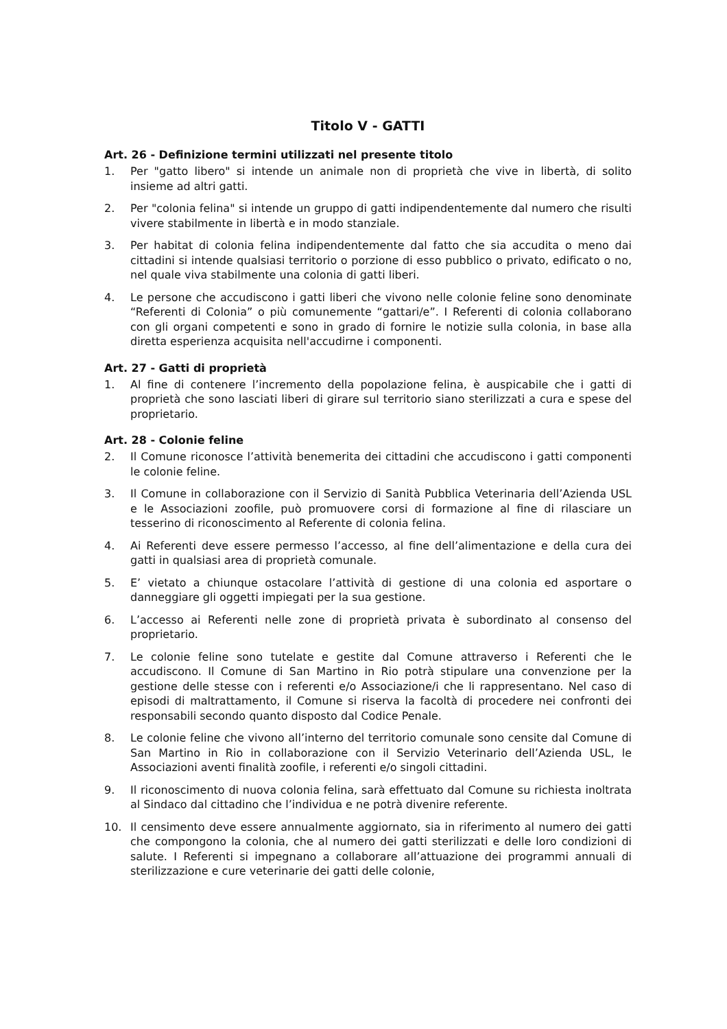Titolo V - GATTI
Art. 26 - Definizione termini utilizzati nel presente titolo
1. Per "gatto libero" si intende un animale non di proprietà che vive in libertà, di solito insieme ad altri gatti.
2. Per "colonia felina" si intende un gruppo di gatti indipendentemente dal numero che risulti vivere stabilmente in libertà e in modo stanziale.
3. Per habitat di colonia felina indipendentemente dal fatto che sia accudita o meno dai cittadini si intende qualsiasi territorio o porzione di esso pubblico o privato, edificato o no, nel quale viva stabilmente una colonia di gatti liberi.
4. Le persone che accudiscono i gatti liberi che vivono nelle colonie feline sono denominate “Referenti di Colonia” o più comunemente “gattari/e”. I Referenti di colonia collaborano con gli organi competenti e sono in grado di fornire le notizie sulla colonia, in base alla diretta esperienza acquisita nell'accudirne i componenti.
Art. 27 - Gatti di proprietà
1. Al fine di contenere l’incremento della popolazione felina, è auspicabile che i gatti di proprietà che sono lasciati liberi di girare sul territorio siano sterilizzati a cura e spese del proprietario.
Art. 28 - Colonie feline
2. Il Comune riconosce l’attività benemerita dei cittadini che accudiscono i gatti componenti le colonie feline.
3. Il Comune in collaborazione con il Servizio di Sanità Pubblica Veterinaria dell’Azienda USL e le Associazioni zoofile, può promuovere corsi di formazione al fine di rilasciare un tesserino di riconoscimento al Referente di colonia felina.
4. Ai Referenti deve essere permesso l’accesso, al fine dell’alimentazione e della cura dei gatti in qualsiasi area di proprietà comunale.
5. E’ vietato a chiunque ostacolare l’attività di gestione di una colonia ed asportare o danneggiare gli oggetti impiegati per la sua gestione.
6. L’accesso ai Referenti nelle zone di proprietà privata è subordinato al consenso del proprietario.
7. Le colonie feline sono tutelate e gestite dal Comune attraverso i Referenti che le accudiscono. Il Comune di San Martino in Rio potrà stipulare una convenzione per la gestione delle stesse con i referenti e/o Associazione/i che li rappresentano. Nel caso di episodi di maltrattamento, il Comune si riserva la facoltà di procedere nei confronti dei responsabili secondo quanto disposto dal Codice Penale.
8. Le colonie feline che vivono all’interno del territorio comunale sono censite dal Comune di San Martino in Rio in collaborazione con il Servizio Veterinario dell’Azienda USL, le Associazioni aventi finalità zoofile, i referenti e/o singoli cittadini.
9. Il riconoscimento di nuova colonia felina, sarà effettuato dal Comune su richiesta inoltrata al Sindaco dal cittadino che l’individua e ne potrà divenire referente.
10. Il censimento deve essere annualmente aggiornato, sia in riferimento al numero dei gatti che compongono la colonia, che al numero dei gatti sterilizzati e delle loro condizioni di salute. I Referenti si impegnano a collaborare all’attuazione dei programmi annuali di sterilizzazione e cure veterinarie dei gatti delle colonie,